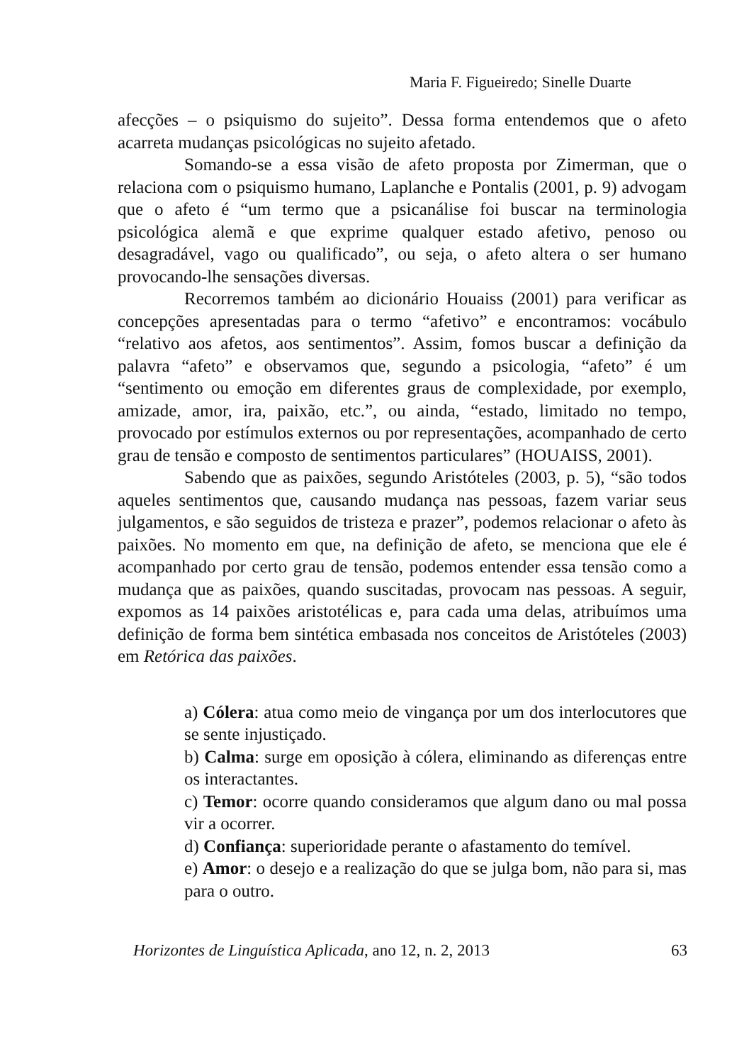Maria F. Figueiredo; Sinelle Duarte
afecções – o psiquismo do sujeito”. Dessa forma entendemos que o afeto acarreta mudanças psicológicas no sujeito afetado.
Somando-se a essa visão de afeto proposta por Zimerman, que o relaciona com o psiquismo humano, Laplanche e Pontalis (2001, p. 9) advogam que o afeto é “um termo que a psicanálise foi buscar na terminologia psicológica alemã e que exprime qualquer estado afetivo, penoso ou desagradável, vago ou qualificado”, ou seja, o afeto altera o ser humano provocando-lhe sensações diversas.
Recorremos também ao dicionário Houaiss (2001) para verificar as concepções apresentadas para o termo “afetivo” e encontramos: vocábulo “relativo aos afetos, aos sentimentos”. Assim, fomos buscar a definição da palavra “afeto” e observamos que, segundo a psicologia, “afeto” é um “sentimento ou emoção em diferentes graus de complexidade, por exemplo, amizade, amor, ira, paixão, etc.”, ou ainda, “estado, limitado no tempo, provocado por estímulos externos ou por representações, acompanhado de certo grau de tensão e composto de sentimentos particulares” (HOUAISS, 2001).
Sabendo que as paixões, segundo Aristóteles (2003, p. 5), “são todos aqueles sentimentos que, causando mudança nas pessoas, fazem variar seus julgamentos, e são seguidos de tristeza e prazer”, podemos relacionar o afeto às paixões. No momento em que, na definição de afeto, se menciona que ele é acompanhado por certo grau de tensão, podemos entender essa tensão como a mudança que as paixões, quando suscitadas, provocam nas pessoas. A seguir, expomos as 14 paixões aristotélicas e, para cada uma delas, atribuímos uma definição de forma bem sintética embasada nos conceitos de Aristóteles (2003) em Retórica das paixões.
a) Cólera: atua como meio de vingança por um dos interlocutores que se sente injustiçado.
b) Calma: surge em oposição à cólera, eliminando as diferenças entre os interactantes.
c) Temor: ocorre quando consideramos que algum dano ou mal possa vir a ocorrer.
d) Confiança: superioridade perante o afastamento do temível.
e) Amor: o desejo e a realização do que se julga bom, não para si, mas para o outro.
Horizontes de Linguística Aplicada, ano 12, n. 2, 2013 63